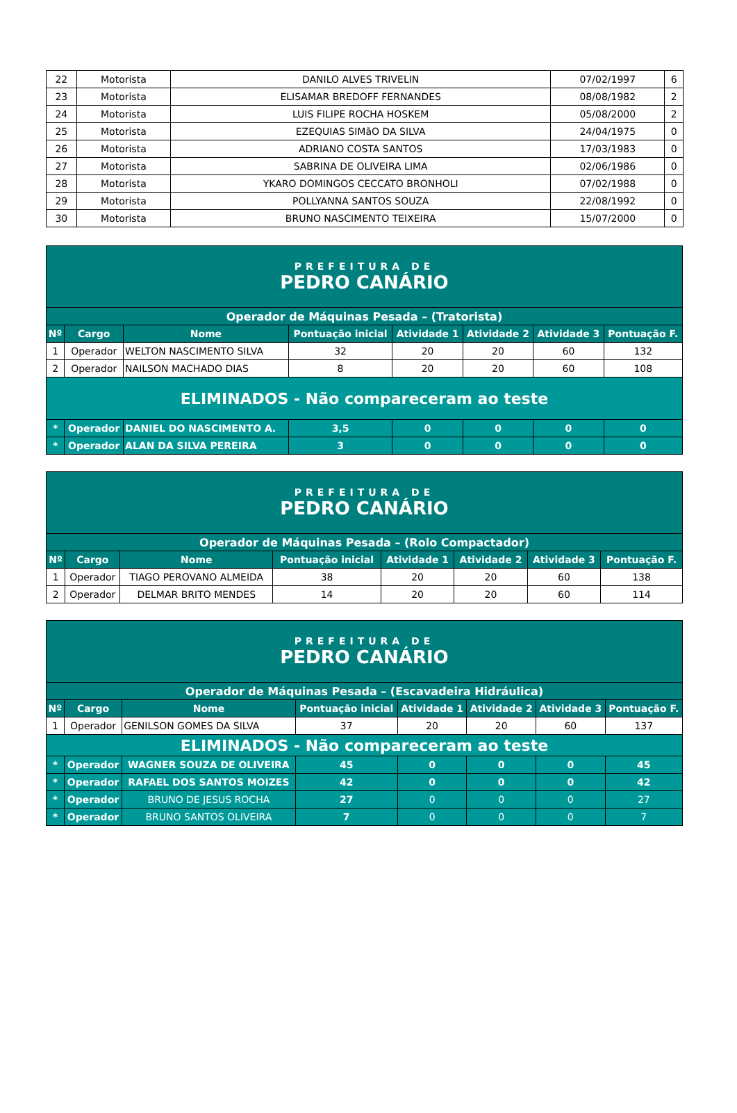| 22 | Motorista | DANILO ALVES TRIVELIN | 07/02/1997 | 6 |
| 23 | Motorista | ELISAMAR BREDOFF FERNANDES | 08/08/1982 | 2 |
| 24 | Motorista | LUIS FILIPE ROCHA HOSKEM | 05/08/2000 | 2 |
| 25 | Motorista | EZEQUIAS SIMãO DA SILVA | 24/04/1975 | 0 |
| 26 | Motorista | ADRIANO COSTA SANTOS | 17/03/1983 | 0 |
| 27 | Motorista | SABRINA DE OLIVEIRA LIMA | 02/06/1986 | 0 |
| 28 | Motorista | YKARO DOMINGOS CECCATO BRONHOLI | 07/02/1988 | 0 |
| 29 | Motorista | POLLYANNA SANTOS SOUZA | 22/08/1992 | 0 |
| 30 | Motorista | BRUNO NASCIMENTO TEIXEIRA | 15/07/2000 | 0 |
| PREFEITURA DE PEDRO CANÁRIO | | | | | | | |
| Operador de Máquinas Pesada – (Tratorista) | | | | | | | |
| Nº | Cargo | Nome | Pontuação inicial | Atividade 1 | Atividade 2 | Atividade 3 | Pontuação F. |
| 1 | Operador | WELTON NASCIMENTO SILVA | 32 | 20 | 20 | 60 | 132 |
| 2 | Operador | NAILSON MACHADO DIAS | 8 | 20 | 20 | 60 | 108 |
| ELIMINADOS - Não compareceram ao teste | | | | | | | |
| * | Operador | DANIEL DO NASCIMENTO A. | 3,5 | 0 | 0 | 0 | 0 |
| * | Operador | ALAN DA SILVA PEREIRA | 3 | 0 | 0 | 0 | 0 |
| PREFEITURA DE PEDRO CANÁRIO | | | | | | | |
| Operador de Máquinas Pesada – (Rolo Compactador) | | | | | | | |
| Nº | Cargo | Nome | Pontuação inicial | Atividade 1 | Atividade 2 | Atividade 3 | Pontuação F. |
| 1 | Operador | TIAGO PEROVANO ALMEIDA | 38 | 20 | 20 | 60 | 138 |
| 2 | Operador | DELMAR BRITO MENDES | 14 | 20 | 20 | 60 | 114 |
| PREFEITURA DE PEDRO CANÁRIO | | | | | | | |
| Operador de Máquinas Pesada – (Escavadeira Hidráulica) | | | | | | | |
| Nº | Cargo | Nome | Pontuação inicial | Atividade 1 | Atividade 2 | Atividade 3 | Pontuação F. |
| 1 | Operador | GENILSON GOMES DA SILVA | 37 | 20 | 20 | 60 | 137 |
| ELIMINADOS - Não compareceram ao teste | | | | | | | |
| * | Operador | WAGNER SOUZA DE OLIVEIRA | 45 | 0 | 0 | 0 | 45 |
| * | Operador | RAFAEL DOS SANTOS MOIZES | 42 | 0 | 0 | 0 | 42 |
| * | Operador | BRUNO DE JESUS ROCHA | 27 | 0 | 0 | 0 | 27 |
| * | Operador | BRUNO SANTOS OLIVEIRA | 7 | 0 | 0 | 0 | 7 |